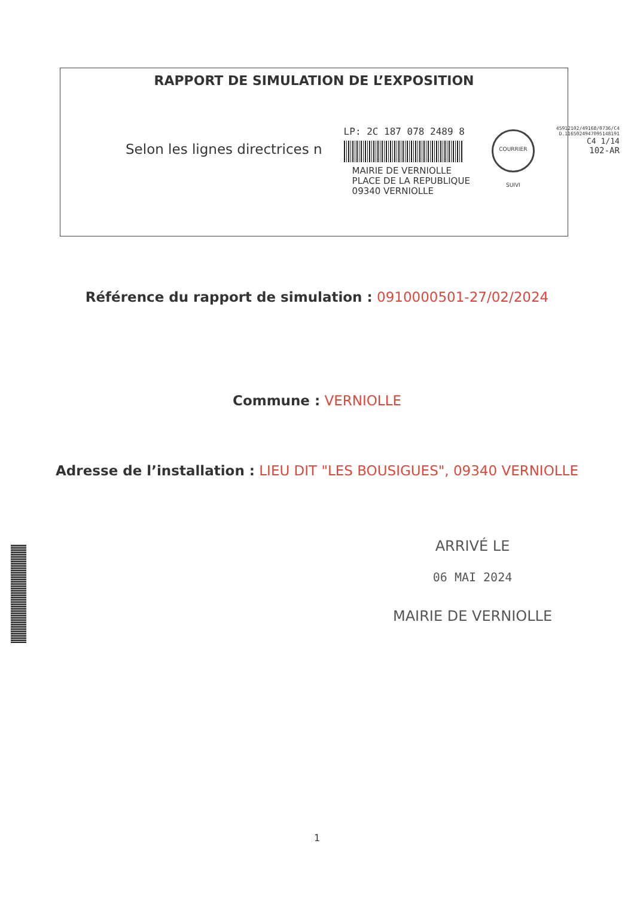RAPPORT DE SIMULATION DE L’EXPOSITION
Selon les lignes directrices n
LP: 2C 187 078 2489 8
MAIRIE DE VERNIOLLE
PLACE DE LA REPUBLIQUE
09340 VERNIOLLE
COURRIER SUIVI
45912102/49168/0736/C4
D.1165024947095148191
C4 1/14
102-AR
Référence du rapport de simulation : 0910000501-27/02/2024
Commune : VERNIOLLE
Adresse de l’installation : LIEU DIT "LES BOUSIGUES", 09340 VERNIOLLE
ARRIVÉ LE
06 MAI 2024
MAIRIE DE VERNIOLLE
1